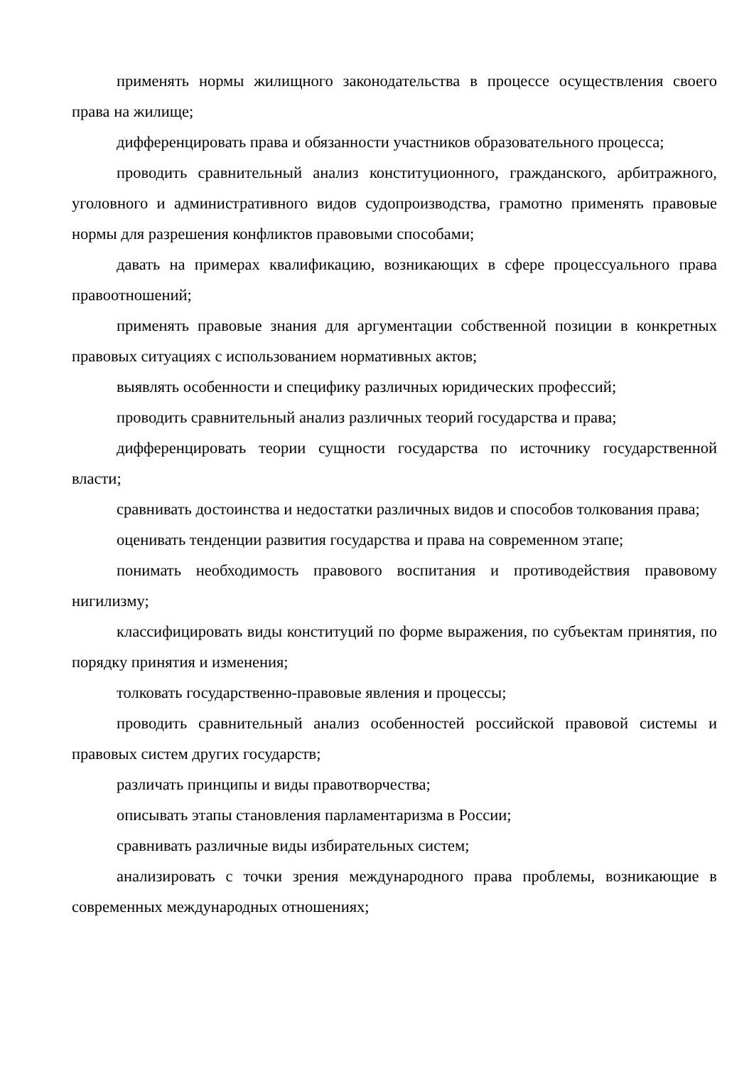применять нормы жилищного законодательства в процессе осуществления своего права на жилище;
дифференцировать права и обязанности участников образовательного процесса;
проводить сравнительный анализ конституционного, гражданского, арбитражного, уголовного и административного видов судопроизводства, грамотно применять правовые нормы для разрешения конфликтов правовыми способами;
давать на примерах квалификацию, возникающих в сфере процессуального права правоотношений;
применять правовые знания для аргументации собственной позиции в конкретных правовых ситуациях с использованием нормативных актов;
выявлять особенности и специфику различных юридических профессий;
проводить сравнительный анализ различных теорий государства и права;
дифференцировать теории сущности государства по источнику государственной власти;
сравнивать достоинства и недостатки различных видов и способов толкования права;
оценивать тенденции развития государства и права на современном этапе;
понимать необходимость правового воспитания и противодействия правовому нигилизму;
классифицировать виды конституций по форме выражения, по субъектам принятия, по порядку принятия и изменения;
толковать государственно-правовые явления и процессы;
проводить сравнительный анализ особенностей российской правовой системы и правовых систем других государств;
различать принципы и виды правотворчества;
описывать этапы становления парламентаризма в России;
сравнивать различные виды избирательных систем;
анализировать с точки зрения международного права проблемы, возникающие в современных международных отношениях;